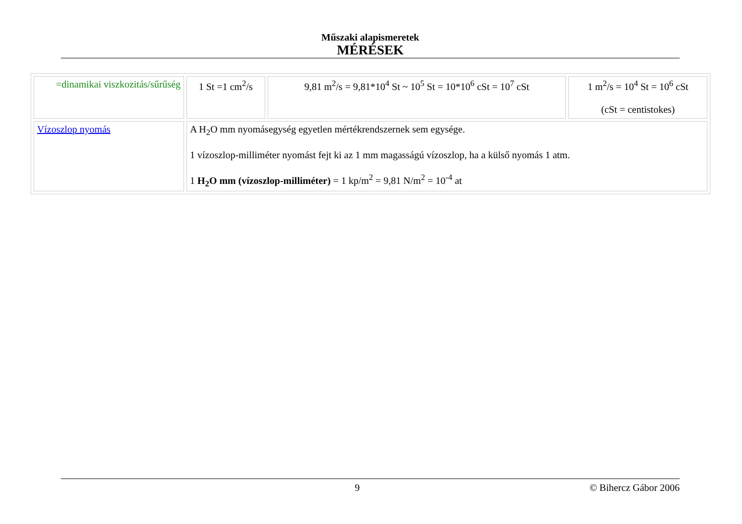Műszaki alapismeretek
MÉRÉSEK
| =dinamikai viszkozitás/sűrűség | 1 St =1 cm<sup>2</sup>/s | 9,81 m<sup>2</sup>/s = 9,81*10<sup>4</sup> St ~ 10<sup>5</sup> St = 10*10<sup>6</sup> cSt = 10<sup>7</sup> cSt | 1 m<sup>2</sup>/s = 10<sup>4</sup> St = 10<sup>6</sup> cSt (cSt = centistokes) |
| Vízoszlop nyomás | A H<sub>2</sub>O mm nyomásegység egyetlen mértékrendszernek sem egysége. 1 vízoszlop-milliméter nyomást fejt ki az 1 mm magasságú vízoszlop, ha a külső nyomás 1 atm. 1 H<sub>2</sub>O mm (vízoszlop-milliméter) = 1 kp/m<sup>2</sup> = 9,81 N/m<sup>2</sup> = 10<sup>-4</sup> at | | |
9 © Bihercz Gábor 2006